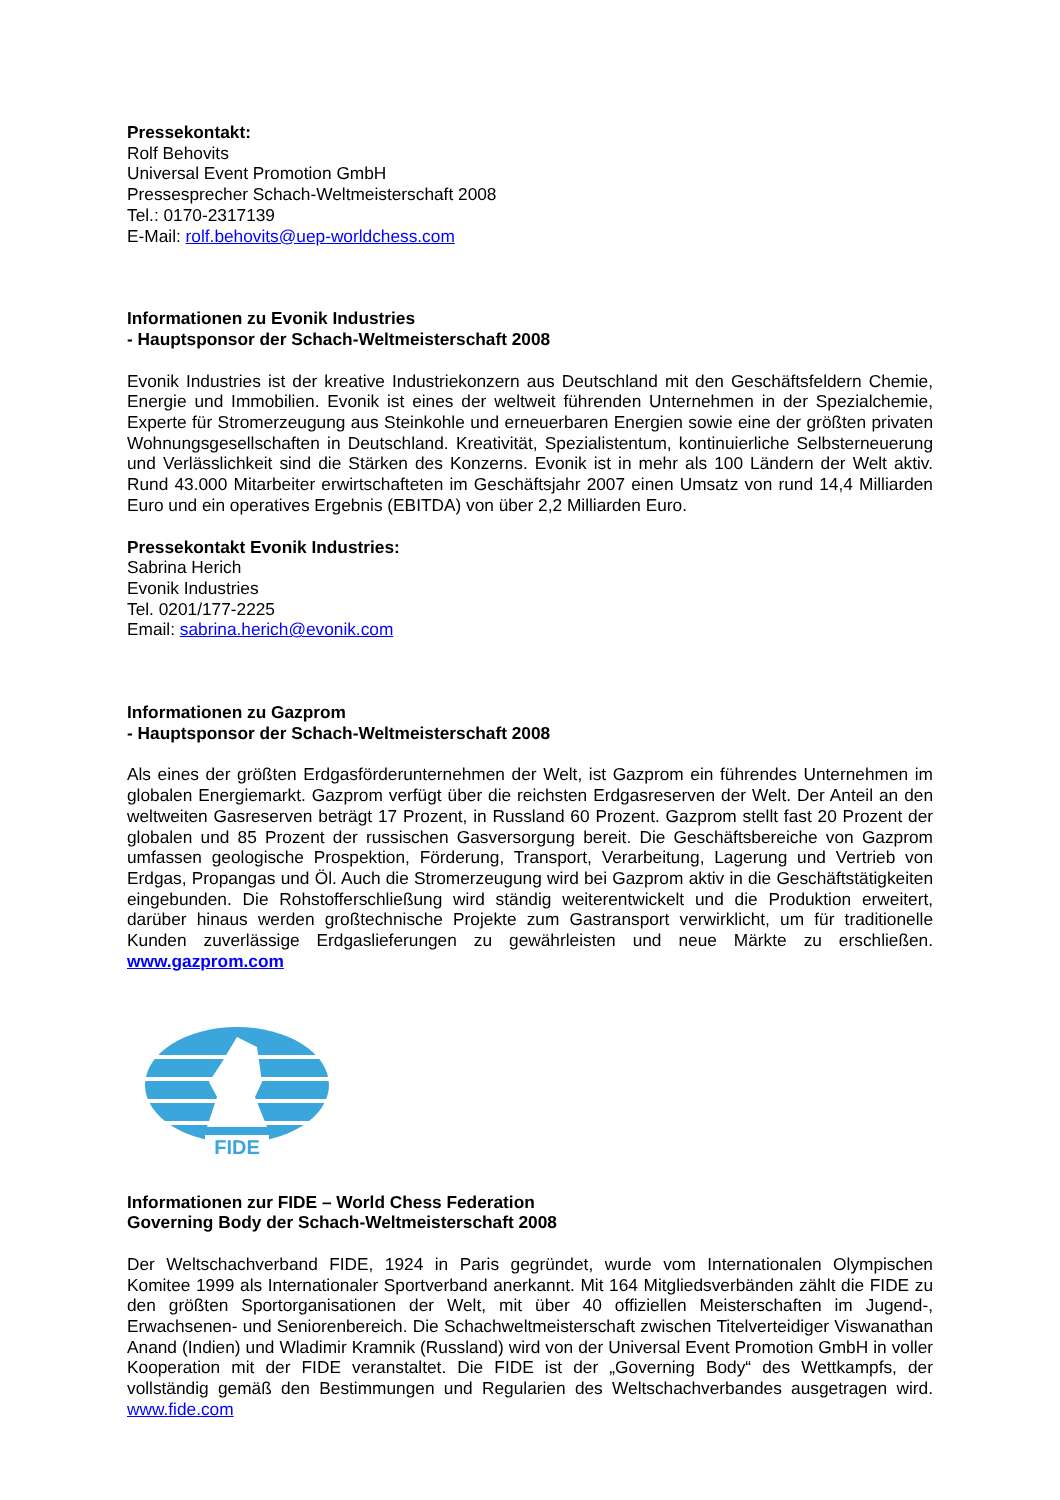Pressekontakt:
Rolf Behovits
Universal Event Promotion GmbH
Pressesprecher Schach-Weltmeisterschaft 2008
Tel.: 0170-2317139
E-Mail: rolf.behovits@uep-worldchess.com
Informationen zu Evonik Industries
- Hauptsponsor der Schach-Weltmeisterschaft 2008
Evonik Industries ist der kreative Industriekonzern aus Deutschland mit den Geschäftsfeldern Chemie, Energie und Immobilien. Evonik ist eines der weltweit führenden Unternehmen in der Spezialchemie, Experte für Stromerzeugung aus Steinkohle und erneuerbaren Energien sowie eine der größten privaten Wohnungsgesellschaften in Deutschland. Kreativität, Spezialistentum, kontinuierliche Selbsterneuerung und Verlässlichkeit sind die Stärken des Konzerns. Evonik ist in mehr als 100 Ländern der Welt aktiv. Rund 43.000 Mitarbeiter erwirtschafteten im Geschäftsjahr 2007 einen Umsatz von rund 14,4 Milliarden Euro und ein operatives Ergebnis (EBITDA) von über 2,2 Milliarden Euro.
Pressekontakt Evonik Industries:
Sabrina Herich
Evonik Industries
Tel. 0201/177-2225
Email: sabrina.herich@evonik.com
Informationen zu Gazprom
- Hauptsponsor der Schach-Weltmeisterschaft 2008
Als eines der größten Erdgasförderunternehmen der Welt, ist Gazprom ein führendes Unternehmen im globalen Energiemarkt. Gazprom verfügt über die reichsten Erdgasreserven der Welt. Der Anteil an den weltweiten Gasreserven beträgt 17 Prozent, in Russland 60 Prozent. Gazprom stellt fast 20 Prozent der globalen und 85 Prozent der russischen Gasversorgung bereit. Die Geschäftsbereiche von Gazprom umfassen geologische Prospektion, Förderung, Transport, Verarbeitung, Lagerung und Vertrieb von Erdgas, Propangas und Öl. Auch die Stromerzeugung wird bei Gazprom aktiv in die Geschäftstätigkeiten eingebunden. Die Rohstofferschließung wird ständig weiterentwickelt und die Produktion erweitert, darüber hinaus werden großtechnische Projekte zum Gastransport verwirklicht, um für traditionelle Kunden zuverlässige Erdgaslieferungen zu gewährleisten und neue Märkte zu erschließen. www.gazprom.com
FIDE
Informationen zur FIDE – World Chess Federation
Governing Body der Schach-Weltmeisterschaft 2008
Der Weltschachverband FIDE, 1924 in Paris gegründet, wurde vom Internationalen Olympischen Komitee 1999 als Internationaler Sportverband anerkannt. Mit 164 Mitgliedsverbänden zählt die FIDE zu den größten Sportorganisationen der Welt, mit über 40 offiziellen Meisterschaften im Jugend-, Erwachsenen- und Seniorenbereich. Die Schachweltmeisterschaft zwischen Titelverteidiger Viswanathan Anand (Indien) und Wladimir Kramnik (Russland) wird von der Universal Event Promotion GmbH in voller Kooperation mit der FIDE veranstaltet. Die FIDE ist der „Governing Body“ des Wettkampfs, der vollständig gemäß den Bestimmungen und Regularien des Weltschachverbandes ausgetragen wird. www.fide.com